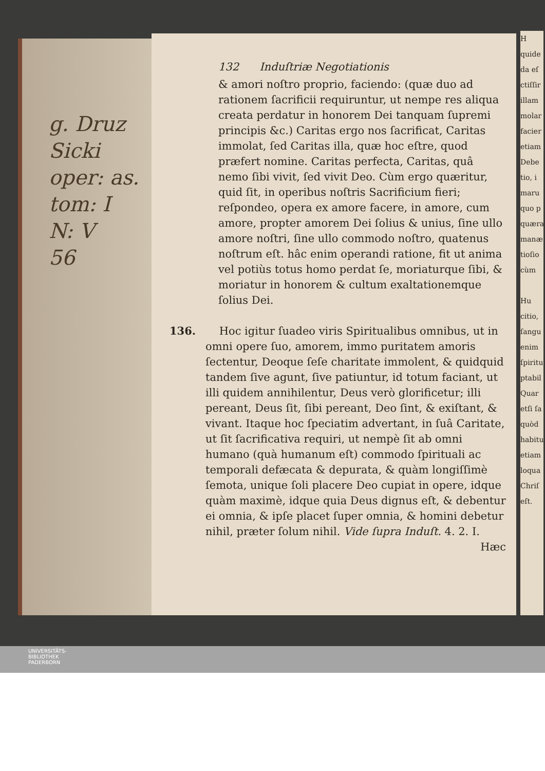g. Druz
Sicki
oper: as.
tom: I
N: V
56
132 Induſtriæ Negotiationis
& amori noſtro proprio, faciendo: (quæ duo ad rationem ſacrificii requiruntur, ut nempe res aliqua creata perdatur in honorem Dei tanquam ſupremi principis &c.) Caritas ergo nos ſacrificat, Caritas immolat, ſed Caritas illa, quæ hoc eſtre, quod præfert nomine. Caritas perfecta, Caritas, quâ nemo ſibi vivit, ſed vivit Deo. Cùm ergo quæritur, quid ſit, in operibus noſtris Sacrificium fieri; reſpondeo, opera ex amore facere, in amore, cum amore, propter amorem Dei ſolius & unius, ſine ullo amore noſtri, ſine ullo commodo noſtro, quatenus noſtrum eſt. hâc enim operandi ratione, fit ut anima vel potiùs totus homo perdat ſe, moriaturque ſibi, & moriatur in honorem & cultum exaltationemque ſolius Dei.
136. Hoc igitur ſuadeo viris Spiritualibus omnibus, ut in omni opere ſuo, amorem, immo puritatem amoris ſectentur, Deoque ſeſe charitate immolent, & quidquid tandem ſive agunt, ſive patiuntur, id totum faciant, ut illi quidem annihilentur, Deus verò glorificetur; illi pereant, Deus ſit, ſibi pereant, Deo ſint, & exiſtant, & vivant. Itaque hoc ſpeciatim advertant, in ſuâ Caritate, ut ſit ſacrificativa requiri, ut nempè ſit ab omni humano (quà humanum eſt) commodo ſpirituali ac temporali defæcata & depurata, & quàm longiſſimè ſemota, unique ſoli placere Deo cupiat in opere, idque quàm maximè, idque quia Deus dignus eſt, & debentur ei omnia, & ipſe placet ſuper omnia, & homini debetur nihil, præter ſolum nihil. Vide ſupra Induſt. 4. 2. I.
Hæc
H
quide
da eſ
ctiſſir
illam
molar
facier
etiam
Debe
tio, i
maru
quo p
quæra
manæ
tioſio
cùm
Hu
citio,
ſangu
enim
ſpiritu
ptabil
Quar
etſi ſa
quòd
habitu
etiam
loqua
Chriſ
eſt.
UNIVERSITÄTS-
BIBLIOTHEK
PADERBORN